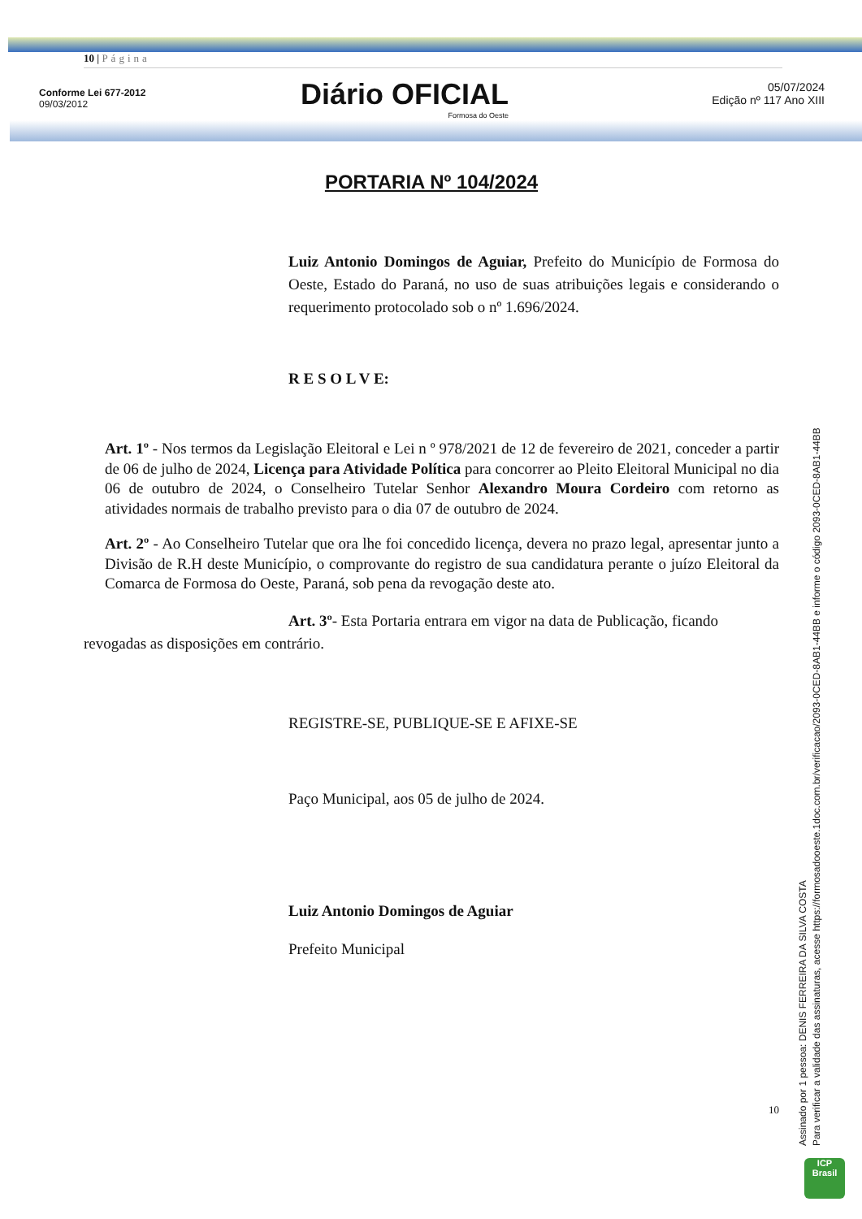10 | Página
Conforme Lei 677-2012
09/03/2012
Diário OFICIAL
Formosa do Oeste
05/07/2024
Edição nº 117 Ano XIII
PORTARIA Nº 104/2024
Luiz Antonio Domingos de Aguiar, Prefeito do Município de Formosa do Oeste, Estado do Paraná, no uso de suas atribuições legais e considerando o requerimento protocolado sob o nº 1.696/2024.
R E S O L V E:
Art. 1º - Nos termos da Legislação Eleitoral e Lei n º 978/2021 de 12 de fevereiro de 2021, conceder a partir de 06 de julho de 2024, Licença para Atividade Política para concorrer ao Pleito Eleitoral Municipal no dia 06 de outubro de 2024, o Conselheiro Tutelar Senhor Alexandro Moura Cordeiro com retorno as atividades normais de trabalho previsto para o dia 07 de outubro de 2024.
Art. 2º - Ao Conselheiro Tutelar que ora lhe foi concedido licença, devera no prazo legal, apresentar junto a Divisão de R.H deste Município, o comprovante do registro de sua candidatura perante o juízo Eleitoral da Comarca de Formosa do Oeste, Paraná, sob pena da revogação deste ato.
Art. 3º- Esta Portaria entrara em vigor na data de Publicação, ficando revogadas as disposições em contrário.
REGISTRE-SE, PUBLIQUE-SE E AFIXE-SE
Paço Municipal, aos 05 de julho de 2024.
Luiz Antonio Domingos de Aguiar
Prefeito Municipal
10
Assinado por 1 pessoa: DENIS FERREIRA DA SILVA COSTA
Para verificar a validade das assinaturas, acesse https://formosadooeste.1doc.com.br/verificacao/2093-0CED-8AB1-44BB e informe o código 2093-0CED-8AB1-44BB
ICP
Brasil